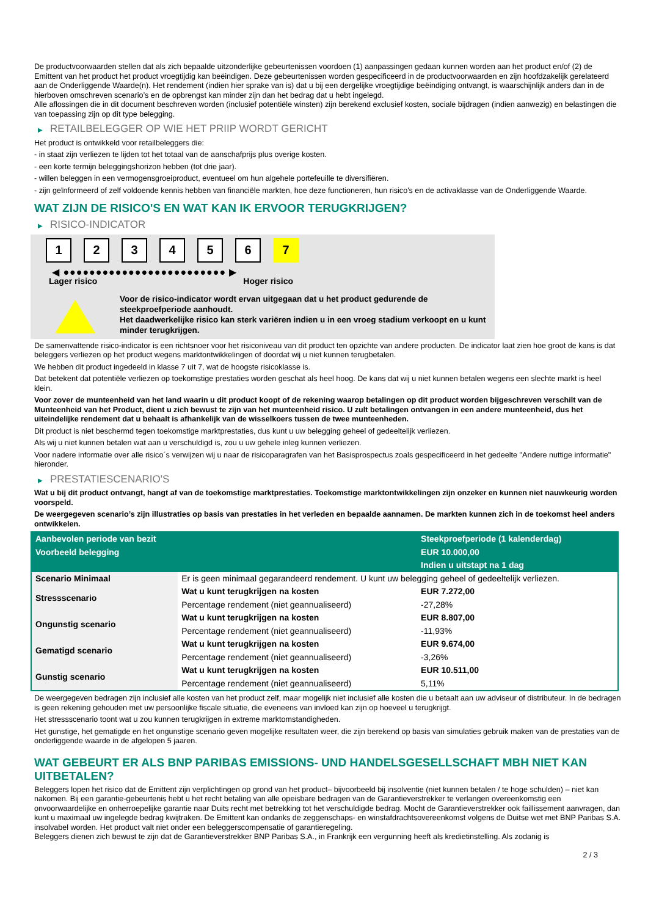De productvoorwaarden stellen dat als zich bepaalde uitzonderlijke gebeurtenissen voordoen (1) aanpassingen gedaan kunnen worden aan het product en/of (2) de Emittent van het product het product vroegtijdig kan beëindigen. Deze gebeurtenissen worden gespecificeerd in de productvoorwaarden en zijn hoofdzakelijk gerelateerd aan de Onderliggende Waarde(n). Het rendement (indien hier sprake van is) dat u bij een dergelijke vroegtijdige beëindiging ontvangt, is waarschijnlijk anders dan in de hierboven omschreven scenario’s en de opbrengst kan minder zijn dan het bedrag dat u hebt ingelegd.
Alle aflossingen die in dit document beschreven worden (inclusief potentiële winsten) zijn berekend exclusief kosten, sociale bijdragen (indien aanwezig) en belastingen die van toepassing zijn op dit type belegging.
▶ RETAILBELEGGER OP WIE HET PRIIP WORDT GERICHT
Het product is ontwikkeld voor retailbeleggers die:
- in staat zijn verliezen te lijden tot het totaal van de aanschafprijs plus overige kosten.
- een korte termijn beleggingshorizon hebben (tot drie jaar).
- willen beleggen in een vermogensgroeiproduct, eventueel om hun algehele portefeuille te diversifiëren.
- zijn geïnformeerd of zelf voldoende kennis hebben van financiële markten, hoe deze functioneren, hun risico's en de activaklasse van de Onderliggende Waarde.
WAT ZIJN DE RISICO'S EN WAT KAN IK ERVOOR TERUGKRIJGEN?
▶ RISICO-INDICATOR
1 2 3 4 5 6 7
◀ ●●●●●●●●●●●●●●●●●●●●●●●●● ▶
Lager risico Hoger risico
Voor de risico-indicator wordt ervan uitgegaan dat u het product gedurende de steekproefperiode aanhoudt.
Het daadwerkelijke risico kan sterk variëren indien u in een vroeg stadium verkoopt en u kunt minder terugkrijgen.
De samenvattende risico-indicator is een richtsnoer voor het risiconiveau van dit product ten opzichte van andere producten. De indicator laat zien hoe groot de kans is dat beleggers verliezen op het product wegens marktontwikkelingen of doordat wij u niet kunnen terugbetalen.
We hebben dit product ingedeeld in klasse 7 uit 7, wat de hoogste risicoklasse is.
Dat betekent dat potentiële verliezen op toekomstige prestaties worden geschat als heel hoog. De kans dat wij u niet kunnen betalen wegens een slechte markt is heel klein.
Voor zover de munteenheid van het land waarin u dit product koopt of de rekening waarop betalingen op dit product worden bijgeschreven verschilt van de Munteenheid van het Product, dient u zich bewust te zijn van het munteenheid risico. U zult betalingen ontvangen in een andere munteenheid, dus het uiteindelijke rendement dat u behaalt is afhankelijk van de wisselkoers tussen de twee munteenheden.
Dit product is niet beschermd tegen toekomstige marktprestaties, dus kunt u uw belegging geheel of gedeeltelijk verliezen.
Als wij u niet kunnen betalen wat aan u verschuldigd is, zou u uw gehele inleg kunnen verliezen.
Voor nadere informatie over alle risico´s verwijzen wij u naar de risicoparagrafen van het Basisprospectus zoals gespecificeerd in het gedeelte "Andere nuttige informatie" hieronder.
▶ PRESTATIESCENARIO'S
Wat u bij dit product ontvangt, hangt af van de toekomstige marktprestaties. Toekomstige marktontwikkelingen zijn onzeker en kunnen niet nauwkeurig worden voorspeld.
De weergegeven scenario’s zijn illustraties op basis van prestaties in het verleden en bepaalde aannamen. De markten kunnen zich in de toekomst heel anders ontwikkelen.
| Aanbevolen periode van bezit | | Steekproefperiode (1 kalenderdag) |
| --- | --- | --- |
| Voorbeeld belegging | | EUR 10.000,00 |
| | | Indien u uitstapt na 1 dag |
| Scenario Minimaal | Er is geen minimaal gegarandeerd rendement. U kunt uw belegging geheel of gedeeltelijk verliezen. | |
| Stressscenario | Wat u kunt terugkrijgen na kosten | EUR 7.272,00 |
| | Percentage rendement (niet geannualiseerd) | -27,28% |
| Ongunstig scenario | Wat u kunt terugkrijgen na kosten | EUR 8.807,00 |
| | Percentage rendement (niet geannualiseerd) | -11,93% |
| Gematigd scenario | Wat u kunt terugkrijgen na kosten | EUR 9.674,00 |
| | Percentage rendement (niet geannualiseerd) | -3,26% |
| Gunstig scenario | Wat u kunt terugkrijgen na kosten | EUR 10.511,00 |
| | Percentage rendement (niet geannualiseerd) | 5,11% |
De weergegeven bedragen zijn inclusief alle kosten van het product zelf, maar mogelijk niet inclusief alle kosten die u betaalt aan uw adviseur of distributeur. In de bedragen is geen rekening gehouden met uw persoonlijke fiscale situatie, die eveneens van invloed kan zijn op hoeveel u terugkrijgt.
Het stressscenario toont wat u zou kunnen terugkrijgen in extreme marktomstandigheden.
Het gunstige, het gematigde en het ongunstige scenario geven mogelijke resultaten weer, die zijn berekend op basis van simulaties gebruik maken van de prestaties van de onderliggende waarde in de afgelopen 5 jaaren.
WAT GEBEURT ER ALS BNP PARIBAS EMISSIONS- UND HANDELSGESELLSCHAFT MBH NIET KAN UITBETALEN?
Beleggers lopen het risico dat de Emittent zijn verplichtingen op grond van het product– bijvoorbeeld bij insolventie (niet kunnen betalen / te hoge schulden) – niet kan nakomen. Bij een garantie-gebeurtenis hebt u het recht betaling van alle opeisbare bedragen van de Garantieverstrekker te verlangen overeenkomstig een onvoorwaardelijke en onherroepelijke garantie naar Duits recht met betrekking tot het verschuldigde bedrag. Mocht de Garantieverstrekker ook faillissement aanvragen, dan kunt u maximaal uw ingelegde bedrag kwijtraken. De Emittent kan ondanks de zeggenschaps- en winstafdrachtsovereenkomst volgens de Duitse wet met BNP Paribas S.A. insolvabel worden. Het product valt niet onder een beleggerscompensatie of garantieregeling.
Beleggers dienen zich bewust te zijn dat de Garantieverstrekker BNP Paribas S.A., in Frankrijk een vergunning heeft als kredietinstelling. Als zodanig is
2 / 3